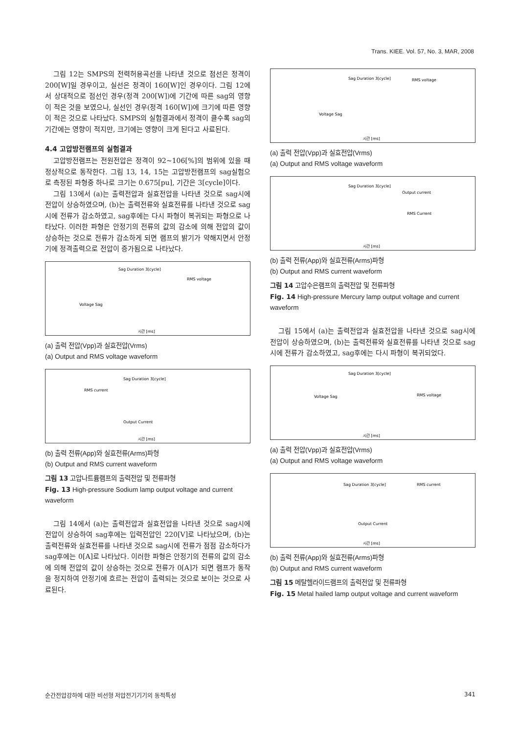Trans. KIEE. Vol. 57, No. 3, MAR, 2008
그림 12는 SMPS의 전력허용곡선을 나타낸 것으로 점선은 정격이 200[W]일 경우이고, 실선은 정격이 160[W]인 경우이다. 그림 12에서 상대적으로 점선인 경우(정격 200[W])에 기간에 따른 sag의 영향이 적은 것을 보였으나, 실선인 경우(정격 160[W])에 크기에 따른 영향이 적은 것으로 나타났다. SMPS의 실험결과에서 정격이 클수록 sag의 기간에는 영향이 적지만, 크기에는 영향이 크게 된다고 사료된다.
4.4 고압방전램프의 실험결과
고압방전램프는 전원전압은 정격이 92~106[%]의 범위에 있을 때 정상적으로 동작한다. 그림 13, 14, 15는 고압방전램프의 sag실험으로 측정된 파형중 하나로 크기는 0.675[pu], 기간은 3[cycle]이다.
그림 13에서 (a)는 출력전압과 실효전압을 나타낸 것으로 sag시에 전압이 상승하였으며, (b)는 출력전류와 실효전류를 나타낸 것으로 sag시에 전류가 감소하였고, sag후에는 다시 파형이 복귀되는 파형으로 나타났다. 이러한 파형은 안정기의 전류의 값의 감소에 의해 전압의 값이 상승하는 것으로 전류가 감소하게 되면 램프의 밝기가 약해지면서 안정기에 정격출력으로 전압이 증가됨으로 나타났다.
Sag Duration 3[cycle]
RMS voltage
Voltage Sag
시간 [ms]
(a) 출력 전압(Vpp)과 실효전압(Vrms)
(a) Output and RMS voltage waveform
Sag Duration 3[cycle]
RMS current
Output Current
시간 [ms]
(b) 출력 전류(App)와 실효전류(Arms)파형
(b) Output and RMS current waveform
그림 13 고압나트륨램프의 출력전압 및 전류파형
Fig. 13 High-pressure Sodium lamp output voltage and current waveform
그림 14에서 (a)는 출력전압과 실효전압을 나타낸 것으로 sag시에 전압이 상승하여 sag후에는 입력전압인 220[V]로 나타났으며, (b)는 출력전류와 실효전류를 나타낸 것으로 sag시에 전류가 점점 감소하다가 sag후에는 0[A]로 나타났다. 이러한 파형은 안정기의 전류의 값의 감소에 의해 전압의 값이 상승하는 것으로 전류가 0[A]가 되면 램프가 동작을 정지하여 안정기에 흐르는 전압이 출력되는 것으로 보이는 것으로 사료된다.
Sag Duration 3[cycle]
RMS voltage
Voltage Sag
시간 [ms]
(a) 출력 전압(Vpp)과 실효전압(Vrms)
(a) Output and RMS voltage waveform
Sag Duration 3[cycle]
Output current
RMS Current
시간 [ms]
(b) 출력 전류(App)와 실효전류(Arms)파형
(b) Output and RMS current waveform
그림 14 고압수은램프의 출력전압 및 전류파형
Fig. 14 High-pressure Mercury lamp output voltage and current waveform
그림 15에서 (a)는 출력전압과 실효전압을 나타낸 것으로 sag시에 전압이 상승하였으며, (b)는 출력전류와 실효전류를 나타낸 것으로 sag시에 전류가 감소하였고, sag후에는 다시 파형이 복귀되었다.
Sag Duration 3[cycle]
RMS voltage
Voltage Sag
시간 [ms]
(a) 출력 전압(Vpp)과 실효전압(Vrms)
(a) Output and RMS voltage waveform
Sag Duration 3[cycle]
RMS current
Output Current
시간 [ms]
(b) 출력 전류(App)와 실효전류(Arms)파형
(b) Output and RMS current waveform
그림 15 메탈헬라이드램프의 출력전압 및 전류파형
Fig. 15 Metal hailed lamp output voltage and current waveform
순간전압강하에 대한 비선형 저압전기기기의 동적특성 341